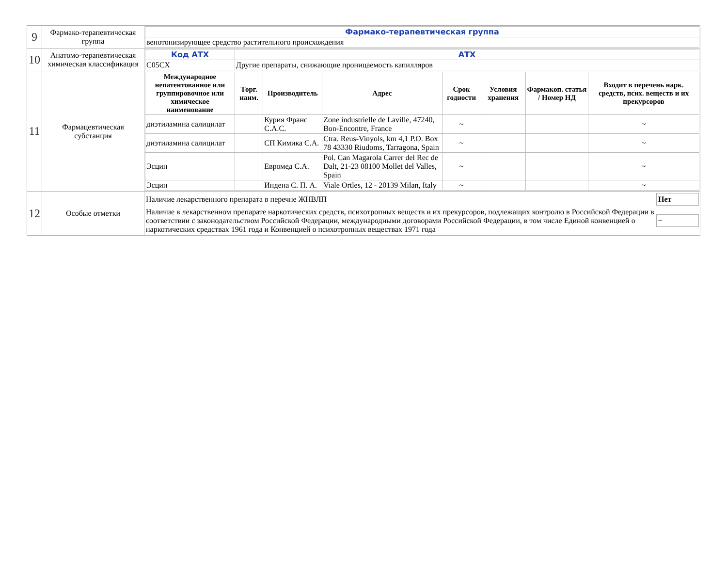| 9 | Фармако-терапевтическая группа | / Фармако-терапевтическая группа / / венотонизирующее средство растительного происхождения / |
| 10 | Анатомо-терапевтическая химическая классификация | / Код АТХ / АТХ / / C05CX / Другие препараты, снижающие проницаемость капилляров / |
| 11 | Фармацевтическая субстанция | / Международное непатентованное или группировочное или химическое наименование / Торг. наим. / Производитель / Адрес / Срок годности / Условия хранения / Фармакоп. статья / Номер НД / Входит в перечень нарк. средств, псих. веществ и их прекурсоров / / --- / --- / --- / --- / --- / --- / --- / --- / / диэтиламина салицилат / / Курия Франс С.А.С. / Zone industrielle de Laville, 47240, Bon-Encontre, France / ~ / / / ~ / / диэтиламина салицилат / / СП Кимика С.А. / Ctra. Reus-Vinyols, km 4,1 P.O. Box 78 43330 Riudoms, Tarragona, Spain / ~ / / / ~ / / Эсцин / / Евромед С.А. / Pol. Can Magarola Carrer del Rec de Dalt, 21-23 08100 Mollet del Valles, Spain / ~ / / / ~ / / Эсцин / / Индена С. П. А. / Viale Ortles, 12 - 20139 Milan, Italy / ~ / / / ~ / |
| 12 | Особые отметки | / Наличие лекарственного препарата в перечне ЖНВЛП / Нет / / Наличие в лекарственном препарате наркотических средств, психотропных веществ и их прекурсоров, подлежащих контролю в Российской Федерации в соответствии с законодательством Российской Федерации, международными договорами Российской Федерации, в том числе Единой конвенцией о наркотических средствах 1961 года и Конвенцией о психотропных веществах 1971 года / ~ / |